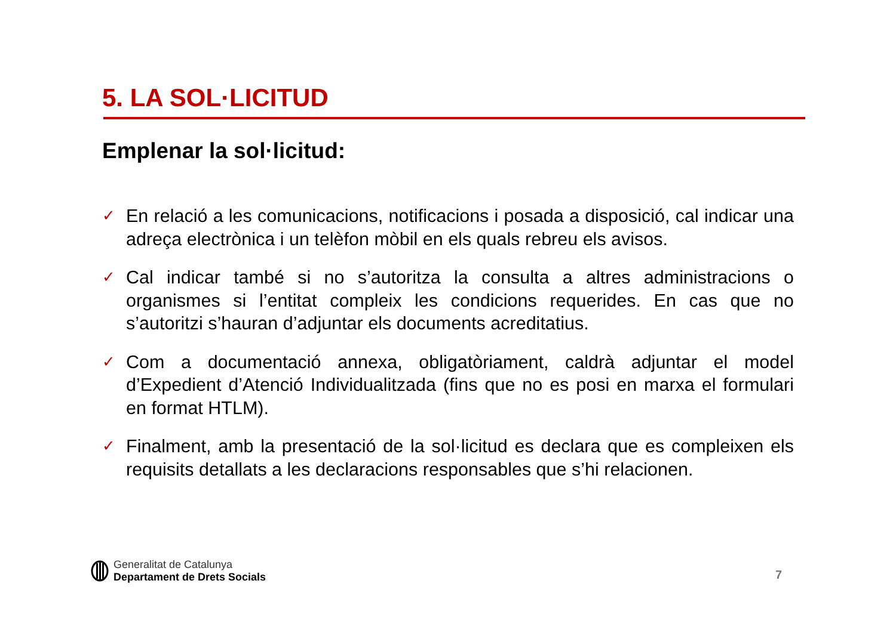5. LA SOL·LICITUD
Emplenar la sol·licitud:
✓ En relació a les comunicacions, notificacions i posada a disposició, cal indicar una adreça electrònica i un telèfon mòbil en els quals rebreu els avisos.
✓ Cal indicar també si no s’autoritza la consulta a altres administracions o organismes si l’entitat compleix les condicions requerides. En cas que no s’autoritzi s’hauran d’adjuntar els documents acreditatius.
✓ Com a documentació annexa, obligatòriament, caldrà adjuntar el model d’Expedient d’Atenció Individualitzada (fins que no es posi en marxa el formulari en format HTLM).
✓ Finalment, amb la presentació de la sol·licitud es declara que es compleixen els requisits detallats a les declaracions responsables que s’hi relacionen.
Generalitat de Catalunya
Departament de Drets Socials
7